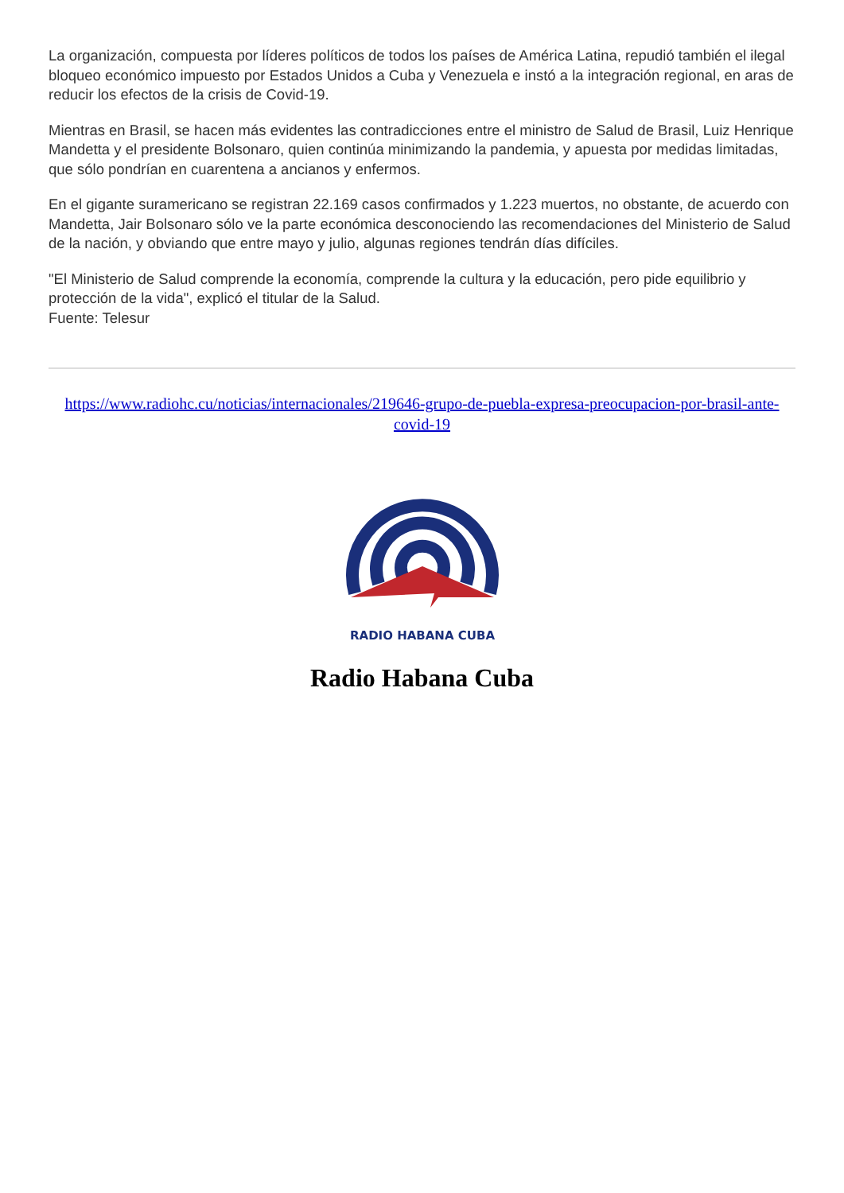La organización, compuesta por líderes políticos de todos los países de América Latina, repudió también el ilegal bloqueo económico impuesto por Estados Unidos a Cuba y Venezuela e instó a la integración regional, en aras de reducir los efectos de la crisis de Covid-19.
Mientras en Brasil, se hacen más evidentes las contradicciones entre el ministro de Salud de Brasil, Luiz Henrique Mandetta y el presidente Bolsonaro, quien continúa minimizando la pandemia, y apuesta por medidas limitadas, que sólo pondrían en cuarentena a ancianos y enfermos.
En el gigante suramericano se registran 22.169 casos confirmados y 1.223 muertos, no obstante, de acuerdo con Mandetta, Jair Bolsonaro sólo ve la parte económica desconociendo las recomendaciones del Ministerio de Salud de la nación, y obviando que entre mayo y julio, algunas regiones tendrán días difíciles.
"El Ministerio de Salud comprende la economía, comprende la cultura y la educación, pero pide equilibrio y protección de la vida", explicó el titular de la Salud.
Fuente: Telesur
https://www.radiohc.cu/noticias/internacionales/219646-grupo-de-puebla-expresa-preocupacion-por-brasil-ante-covid-19
RADIO HABANA CUBA
Radio Habana Cuba